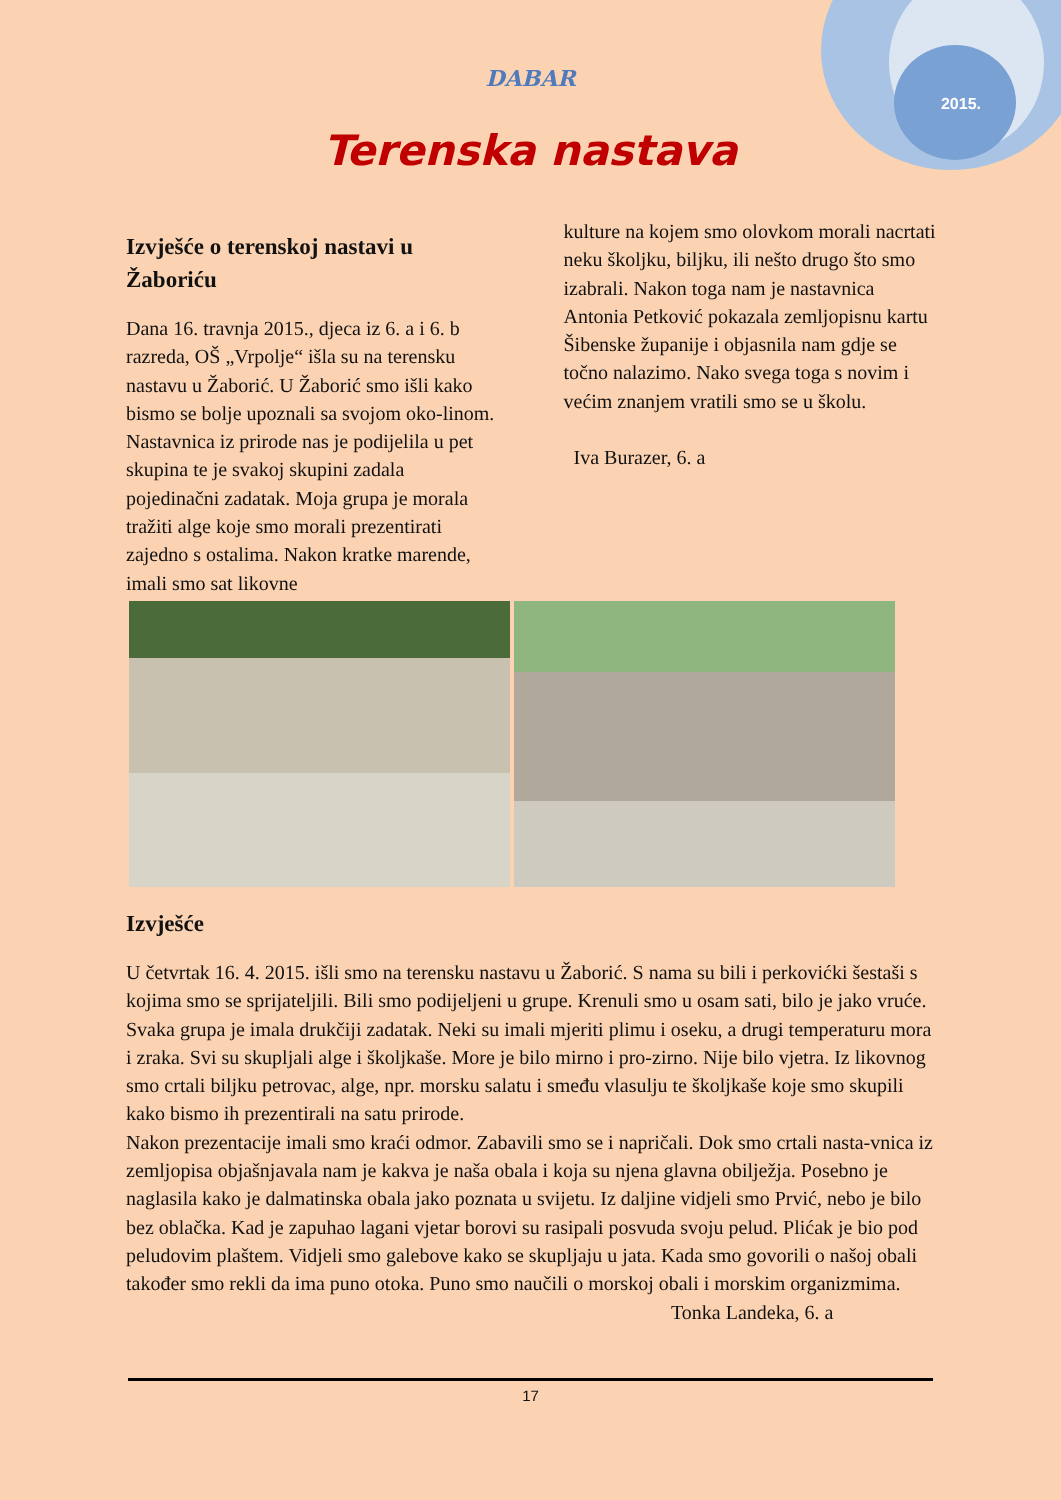2015.
DABAR
Terenska nastava
Izvješće o terenskoj nastavi u Žaboriću
Dana 16. travnja 2015., djeca iz 6. a i 6. b razreda, OŠ „Vrpolje“ išla su na terensku nastavu u Žaborić. U Žaborić smo išli kako bismo se bolje upoznali sa svojom oko-linom. Nastavnica iz prirode nas je podijelila u pet skupina te je svakoj skupini zadala pojedinačni zadatak. Moja grupa je morala tražiti alge koje smo morali prezentirati zajedno s ostalima. Nakon kratke marende, imali smo sat likovne
kulture na kojem smo olovkom morali nacrtati neku školjku, biljku, ili nešto drugo što smo izabrali. Nakon toga nam je nastavnica Antonia Petković pokazala zemljopisnu kartu Šibenske županije i objasnila nam gdje se točno nalazimo. Nako svega toga s novim i većim znanjem vratili smo se u školu.
Iva Burazer, 6. a
Izvješće
U četvrtak 16. 4. 2015. išli smo na terensku nastavu u Žaborić. S nama su bili i perkovićki šestaši s kojima smo se sprijateljili. Bili smo podijeljeni u grupe. Krenuli smo u osam sati, bilo je jako vruće. Svaka grupa je imala drukčiji zadatak. Neki su imali mjeriti plimu i oseku, a drugi temperaturu mora i zraka. Svi su skupljali alge i školjkaše. More je bilo mirno i pro-zirno. Nije bilo vjetra. Iz likovnog smo crtali biljku petrovac, alge, npr. morsku salatu i smeđu vlasulju te školjkaše koje smo skupili kako bismo ih prezentirali na satu prirode.
Nakon prezentacije imali smo kraći odmor. Zabavili smo se i napričali. Dok smo crtali nasta-vnica iz zemljopisa objašnjavala nam je kakva je naša obala i koja su njena glavna obilježja. Posebno je naglasila kako je dalmatinska obala jako poznata u svijetu. Iz daljine vidjeli smo Prvić, nebo je bilo bez oblačka. Kad je zapuhao lagani vjetar borovi su rasipali posvuda svoju pelud. Plićak je bio pod peludovim plaštem. Vidjeli smo galebove kako se skupljaju u jata. Kada smo govorili o našoj obali također smo rekli da ima puno otoka. Puno smo naučili o morskoj obali i morskim organizmima.
Tonka Landeka, 6. a
17